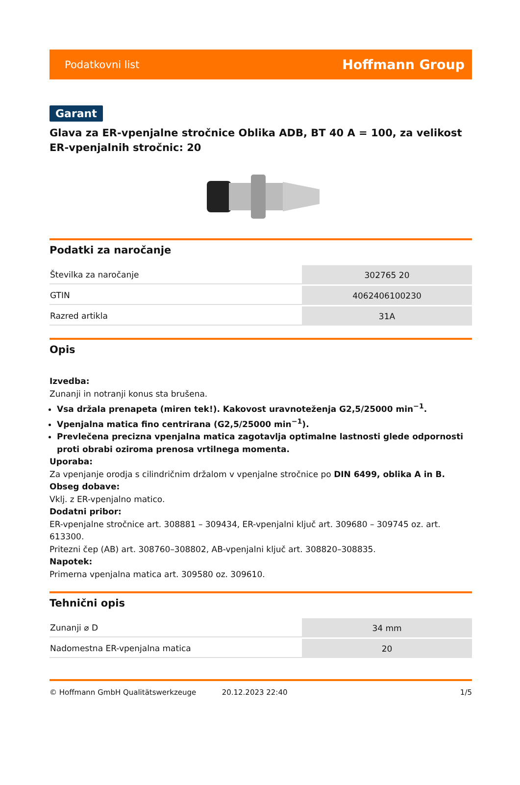Podatkovni list Hoffmann Group
Garant
Glava za ER-vpenjalne stročnice Oblika ADB, BT 40 A = 100, za velikost ER-vpenjalnih stročnic: 20
Podatki za naročanje
| Številka za naročanje | 302765 20 |
| GTIN | 4062406100230 |
| Razred artikla | 31A |
Opis
Izvedba:
Zunanji in notranji konus sta brušena.
Vsa držala prenapeta (miren tek!). Kakovost uravnoteženja G2,5/25000 min<sup>−1</sup>.
Vpenjalna matica fino centrirana (G2,5/25000 min<sup>−1</sup>).
Prevlečena precizna vpenjalna matica zagotavlja optimalne lastnosti glede odpornosti proti obrabi oziroma prenosa vrtilnega momenta.
Uporaba:
Za vpenjanje orodja s cilindričnim držalom v vpenjalne stročnice po DIN 6499, oblika A in B.
Obseg dobave:
Vklj. z ER-vpenjalno matico.
Dodatni pribor:
ER-vpenjalne stročnice art. 308881 – 309434, ER-vpenjalni ključ art. 309680 – 309745 oz. art. 613300.
Pritezni čep (AB) art. 308760–308802, AB-vpenjalni ključ art. 308820–308835.
Napotek:
Primerna vpenjalna matica art. 309580 oz. 309610.
Tehnični opis
| Zunanji ⌀ D | 34 mm |
| Nadomestna ER-vpenjalna matica | 20 |
© Hoffmann GmbH Qualitätswerkzeuge 20.12.2023 22:40 1/5